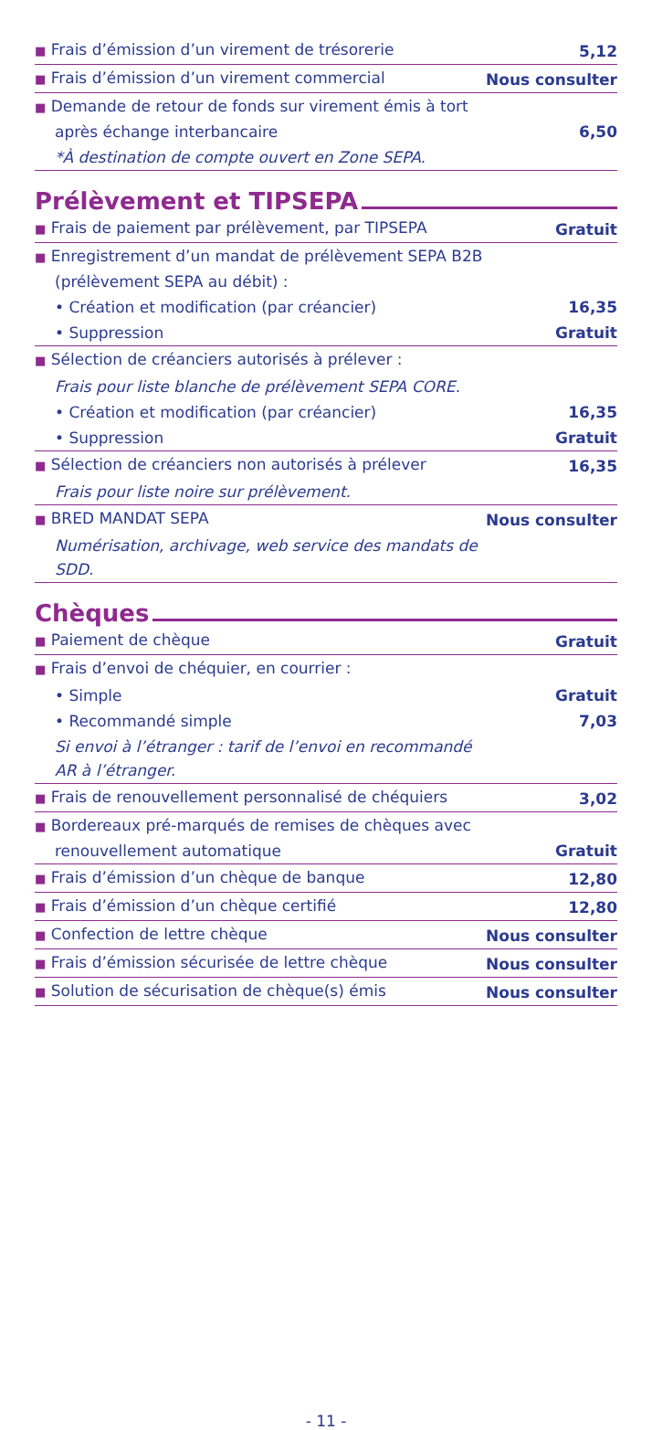| ■ Frais d’émission d’un virement de trésorerie | 5,12 |
| ■ Frais d’émission d’un virement commercial | Nous consulter |
| ■ Demande de retour de fonds sur virement émis à tort après échange interbancaire | 6,50 |
| *À destination de compte ouvert en Zone SEPA. | |
Prélèvement et TIPSEPA
| ■ Frais de paiement par prélèvement, par TIPSEPA | Gratuit |
| ■ Enregistrement d’un mandat de prélèvement SEPA B2B (prélèvement SEPA au débit) : | |
| • Création et modification (par créancier) | 16,35 |
| • Suppression | Gratuit |
| ■ Sélection de créanciers autorisés à prélever : | |
| Frais pour liste blanche de prélèvement SEPA CORE. | |
| • Création et modification (par créancier) | 16,35 |
| • Suppression | Gratuit |
| ■ Sélection de créanciers non autorisés à prélever | 16,35 |
| Frais pour liste noire sur prélèvement. | |
| ■ BRED MANDAT SEPA | Nous consulter |
| Numérisation, archivage, web service des mandats de SDD. | |
Chèques
| ■ Paiement de chèque | Gratuit |
| ■ Frais d’envoi de chéquier, en courrier : | |
| • Simple | Gratuit |
| • Recommandé simple | 7,03 |
| Si envoi à l’étranger : tarif de l’envoi en recommandé AR à l’étranger. | |
| ■ Frais de renouvellement personnalisé de chéquiers | 3,02 |
| ■ Bordereaux pré-marqués de remises de chèques avec renouvellement automatique | Gratuit |
| ■ Frais d’émission d’un chèque de banque | 12,80 |
| ■ Frais d’émission d’un chèque certifié | 12,80 |
| ■ Confection de lettre chèque | Nous consulter |
| ■ Frais d’émission sécurisée de lettre chèque | Nous consulter |
| ■ Solution de sécurisation de chèque(s) émis | Nous consulter |
- 11 -